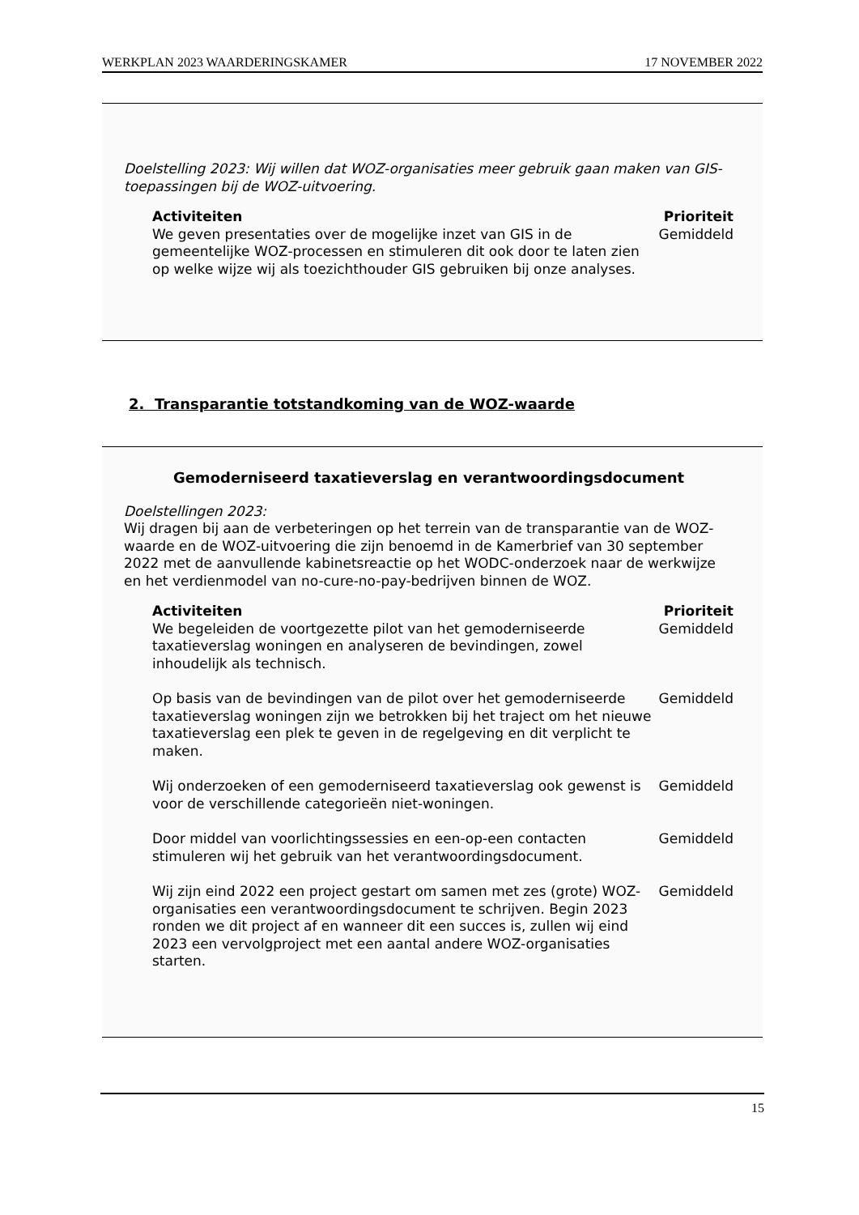WERKPLAN 2023 WAARDERINGSKAMER 17 NOVEMBER 2022
Doelstelling 2023: Wij willen dat WOZ-organisaties meer gebruik gaan maken van GIS-toepassingen bij de WOZ-uitvoering.
| Activiteiten | Prioriteit |
| --- | --- |
| We geven presentaties over de mogelijke inzet van GIS in de gemeentelijke WOZ-processen en stimuleren dit ook door te laten zien op welke wijze wij als toezichthouder GIS gebruiken bij onze analyses. | Gemiddeld |
2. Transparantie totstandkoming van de WOZ-waarde
Gemoderniseerd taxatieverslag en verantwoordingsdocument
Doelstellingen 2023:
Wij dragen bij aan de verbeteringen op het terrein van de transparantie van de WOZ-waarde en de WOZ-uitvoering die zijn benoemd in de Kamerbrief van 30 september 2022 met de aanvullende kabinetsreactie op het WODC-onderzoek naar de werkwijze en het verdienmodel van no-cure-no-pay-bedrijven binnen de WOZ.
| Activiteiten | Prioriteit |
| --- | --- |
| We begeleiden de voortgezette pilot van het gemoderniseerde taxatieverslag woningen en analyseren de bevindingen, zowel inhoudelijk als technisch. | Gemiddeld |
| Op basis van de bevindingen van de pilot over het gemoderniseerde taxatieverslag woningen zijn we betrokken bij het traject om het nieuwe taxatieverslag een plek te geven in de regelgeving en dit verplicht te maken. | Gemiddeld |
| Wij onderzoeken of een gemoderniseerd taxatieverslag ook gewenst is voor de verschillende categorieën niet-woningen. | Gemiddeld |
| Door middel van voorlichtingssessies en een-op-een contacten stimuleren wij het gebruik van het verantwoordingsdocument. | Gemiddeld |
| Wij zijn eind 2022 een project gestart om samen met zes (grote) WOZ-organisaties een verantwoordingsdocument te schrijven. Begin 2023 ronden we dit project af en wanneer dit een succes is, zullen wij eind 2023 een vervolgproject met een aantal andere WOZ-organisaties starten. | Gemiddeld |
15